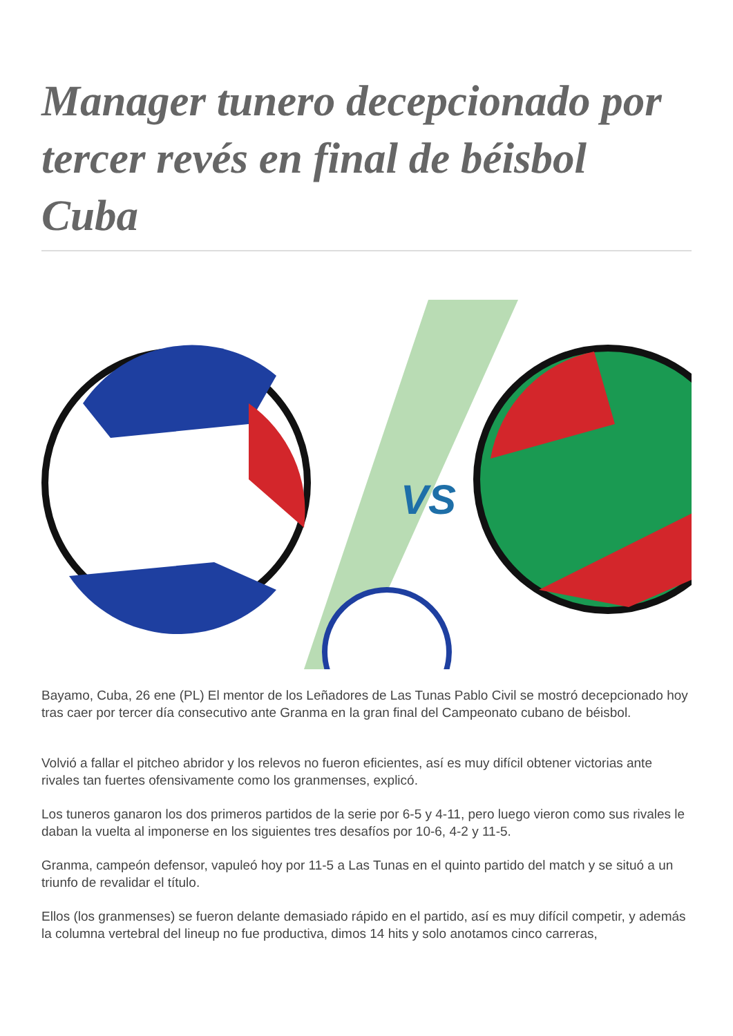Manager tunero decepcionado por tercer revés en final de béisbol Cuba
VS
Bayamo, Cuba, 26 ene (PL) El mentor de los Leñadores de Las Tunas Pablo Civil se mostró decepcionado hoy tras caer por tercer día consecutivo ante Granma en la gran final del Campeonato cubano de béisbol.
Volvió a fallar el pitcheo abridor y los relevos no fueron eficientes, así es muy difícil obtener victorias ante rivales tan fuertes ofensivamente como los granmenses, explicó.
Los tuneros ganaron los dos primeros partidos de la serie por 6-5 y 4-11, pero luego vieron como sus rivales le daban la vuelta al imponerse en los siguientes tres desafíos por 10-6, 4-2 y 11-5.
Granma, campeón defensor, vapuleó hoy por 11-5 a Las Tunas en el quinto partido del match y se situó a un triunfo de revalidar el título.
Ellos (los granmenses) se fueron delante demasiado rápido en el partido, así es muy difícil competir, y además la columna vertebral del lineup no fue productiva, dimos 14 hits y solo anotamos cinco carreras,